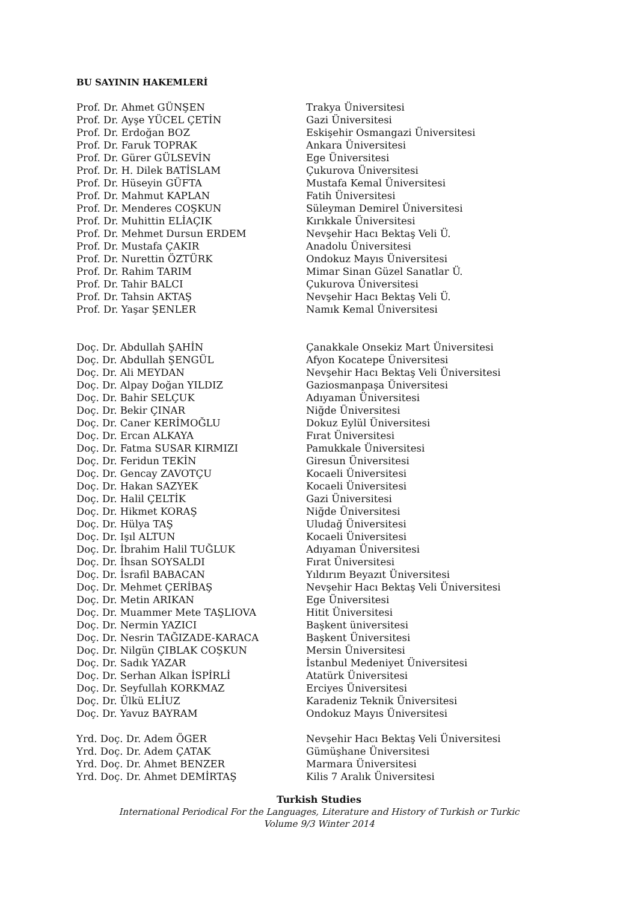BU SAYININ HAKEMLERİ
| Prof. Dr. Ahmet GÜNŞEN | Trakya Üniversitesi |
| Prof. Dr. Ayşe YÜCEL ÇETİN | Gazi Üniversitesi |
| Prof. Dr. Erdoğan BOZ | Eskişehir Osmangazi Üniversitesi |
| Prof. Dr. Faruk TOPRAK | Ankara Üniversitesi |
| Prof. Dr. Gürer GÜLSEVİN | Ege Üniversitesi |
| Prof. Dr. H. Dilek BATİSLAM | Çukurova Üniversitesi |
| Prof. Dr. Hüseyin GÜFTA | Mustafa Kemal Üniversitesi |
| Prof. Dr. Mahmut KAPLAN | Fatih Üniversitesi |
| Prof. Dr. Menderes COŞKUN | Süleyman Demirel Üniversitesi |
| Prof. Dr. Muhittin ELİAÇIK | Kırıkkale Üniversitesi |
| Prof. Dr. Mehmet Dursun ERDEM | Nevşehir Hacı Bektaş Veli Ü. |
| Prof. Dr. Mustafa ÇAKIR | Anadolu Üniversitesi |
| Prof. Dr. Nurettin ÖZTÜRK | Ondokuz Mayıs Üniversitesi |
| Prof. Dr. Rahim TARIM | Mimar Sinan Güzel Sanatlar Ü. |
| Prof. Dr. Tahir BALCI | Çukurova Üniversitesi |
| Prof. Dr. Tahsin AKTAŞ | Nevşehir Hacı Bektaş Veli Ü. |
| Prof. Dr. Yaşar ŞENLER | Namık Kemal Üniversitesi |
| Doç. Dr. Abdullah ŞAHİN | Çanakkale Onsekiz Mart Üniversitesi |
| Doç. Dr. Abdullah ŞENGÜL | Afyon Kocatepe Üniversitesi |
| Doç. Dr. Ali MEYDAN | Nevşehir Hacı Bektaş Veli Üniversitesi |
| Doç. Dr. Alpay Doğan YILDIZ | Gaziosmanpaşa Üniversitesi |
| Doç. Dr. Bahir SELÇUK | Adıyaman Üniversitesi |
| Doç. Dr. Bekir ÇINAR | Niğde Üniversitesi |
| Doç. Dr. Caner KERİMOĞLU | Dokuz Eylül Üniversitesi |
| Doç. Dr. Ercan ALKAYA | Fırat Üniversitesi |
| Doç. Dr. Fatma SUSAR KIRMIZI | Pamukkale Üniversitesi |
| Doç. Dr. Feridun TEKİN | Giresun Üniversitesi |
| Doç. Dr. Gencay ZAVOTÇU | Kocaeli Üniversitesi |
| Doç. Dr. Hakan SAZYEK | Kocaeli Üniversitesi |
| Doç. Dr. Halil ÇELTİK | Gazi Üniversitesi |
| Doç. Dr. Hikmet KORAŞ | Niğde Üniversitesi |
| Doç. Dr. Hülya TAŞ | Uludağ Üniversitesi |
| Doç. Dr. Işıl ALTUN | Kocaeli Üniversitesi |
| Doç. Dr. İbrahim Halil TUĞLUK | Adıyaman Üniversitesi |
| Doç. Dr. İhsan SOYSALDI | Fırat Üniversitesi |
| Doç. Dr. İsrafil BABACAN | Yıldırım Beyazıt Üniversitesi |
| Doç. Dr. Mehmet ÇERİBAŞ | Nevşehir Hacı Bektaş Veli Üniversitesi |
| Doç. Dr. Metin ARIKAN | Ege Üniversitesi |
| Doç. Dr. Muammer Mete TAŞLIOVA | Hitit Üniversitesi |
| Doç. Dr. Nermin YAZICI | Başkent üniversitesi |
| Doç. Dr. Nesrin TAĞIZADE-KARACA | Başkent Üniversitesi |
| Doç. Dr. Nilgün ÇIBLAK COŞKUN | Mersin Üniversitesi |
| Doç. Dr. Sadık YAZAR | İstanbul Medeniyet Üniversitesi |
| Doç. Dr. Serhan Alkan İSPİRLİ | Atatürk Üniversitesi |
| Doç. Dr. Seyfullah KORKMAZ | Erciyes Üniversitesi |
| Doç. Dr. Ülkü ELİUZ | Karadeniz Teknik Üniversitesi |
| Doç. Dr. Yavuz BAYRAM | Ondokuz Mayıs Üniversitesi |
| Yrd. Doç. Dr. Adem ÖGER | Nevşehir Hacı Bektaş Veli Üniversitesi |
| Yrd. Doç. Dr. Adem ÇATAK | Gümüşhane Üniversitesi |
| Yrd. Doç. Dr. Ahmet BENZER | Marmara Üniversitesi |
| Yrd. Doç. Dr. Ahmet DEMİRTAŞ | Kilis 7 Aralık Üniversitesi |
Turkish Studies
International Periodical For the Languages, Literature and History of Turkish or Turkic
Volume 9/3 Winter 2014